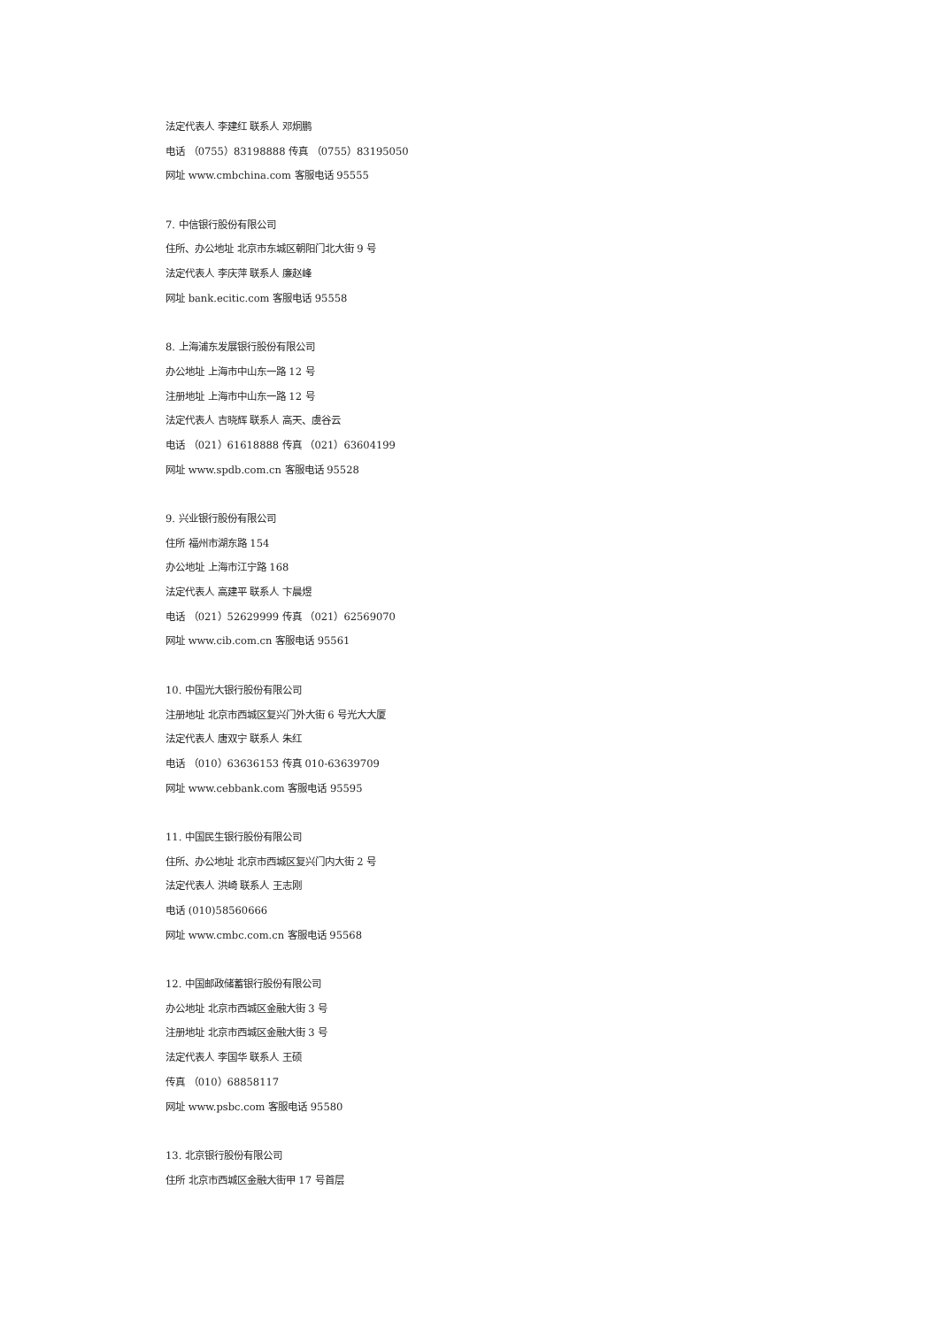法定代表人 李建红 联系人 邓炯鹏
电话 （0755）83198888 传真 （0755）83195050
网址 www.cmbchina.com 客服电话 95555
7. 中信银行股份有限公司
住所、办公地址 北京市东城区朝阳门北大街 9 号
法定代表人 李庆萍 联系人 廉赵峰
网址 bank.ecitic.com 客服电话 95558
8. 上海浦东发展银行股份有限公司
办公地址 上海市中山东一路 12 号
注册地址 上海市中山东一路 12 号
法定代表人 吉晓辉 联系人 高天、虞谷云
电话 （021）61618888 传真 （021）63604199
网址 www.spdb.com.cn 客服电话 95528
9. 兴业银行股份有限公司
住所 福州市湖东路 154
办公地址 上海市江宁路 168
法定代表人 高建平 联系人 卞晨煜
电话 （021）52629999 传真 （021）62569070
网址 www.cib.com.cn 客服电话 95561
10. 中国光大银行股份有限公司
注册地址 北京市西城区复兴门外大街 6 号光大大厦
法定代表人 唐双宁 联系人 朱红
电话 （010）63636153 传真 010-63639709
网址 www.cebbank.com 客服电话 95595
11. 中国民生银行股份有限公司
住所、办公地址 北京市西城区复兴门内大街 2 号
法定代表人 洪崎 联系人 王志刚
电话 (010)58560666
网址 www.cmbc.com.cn 客服电话 95568
12. 中国邮政储蓄银行股份有限公司
办公地址 北京市西城区金融大街 3 号
注册地址 北京市西城区金融大街 3 号
法定代表人 李国华 联系人 王硕
传真 （010）68858117
网址 www.psbc.com 客服电话 95580
13. 北京银行股份有限公司
住所 北京市西城区金融大街甲 17 号首层